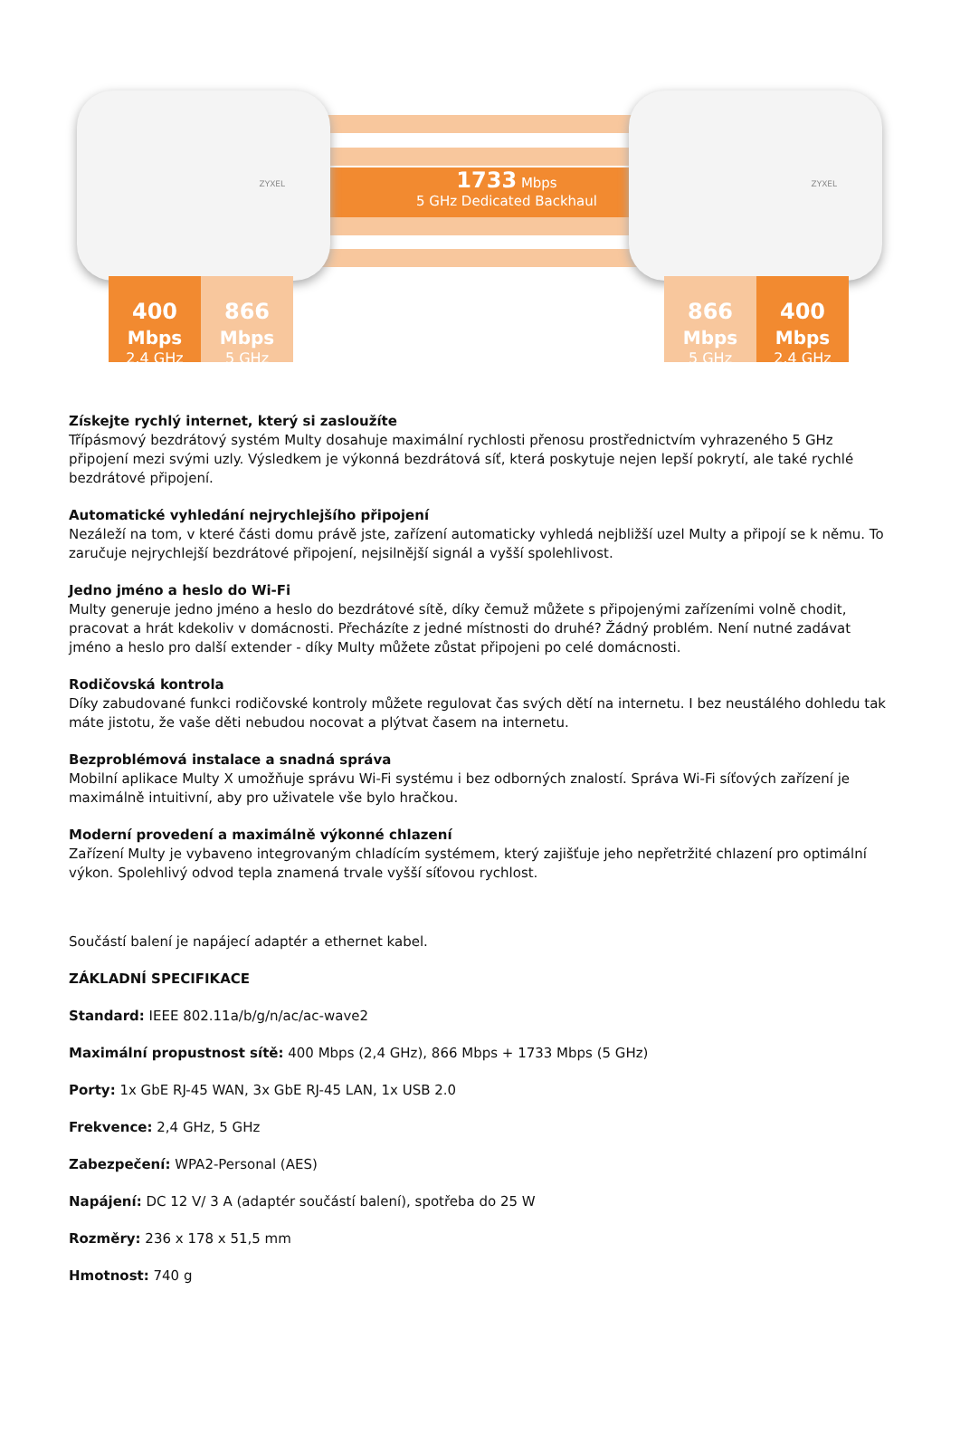1733 Mbps
5 GHz Dedicated Backhaul
ZYXEL ZYXEL
400 Mbps
2.4 GHz
866 Mbps
5 GHz
866 Mbps
5 GHz
400 Mbps
2.4 GHz
Získejte rychlý internet, který si zasloužíte
Třípásmový bezdrátový systém Multy dosahuje maximální rychlosti přenosu prostřednictvím vyhrazeného 5 GHz připojení mezi svými uzly. Výsledkem je výkonná bezdrátová síť, která poskytuje nejen lepší pokrytí, ale také rychlé bezdrátové připojení.
Automatické vyhledání nejrychlejšího připojení
Nezáleží na tom, v které části domu právě jste, zařízení automaticky vyhledá nejbližší uzel Multy a připojí se k němu. To zaručuje nejrychlejší bezdrátové připojení, nejsilnější signál a vyšší spolehlivost.
Jedno jméno a heslo do Wi-Fi
Multy generuje jedno jméno a heslo do bezdrátové sítě, díky čemuž můžete s připojenými zařízeními volně chodit, pracovat a hrát kdekoliv v domácnosti. Přecházíte z jedné místnosti do druhé? Žádný problém. Není nutné zadávat jméno a heslo pro další extender - díky Multy můžete zůstat připojeni po celé domácnosti.
Rodičovská kontrola
Díky zabudované funkci rodičovské kontroly můžete regulovat čas svých dětí na internetu. I bez neustálého dohledu tak máte jistotu, že vaše děti nebudou nocovat a plýtvat časem na internetu.
Bezproblémová instalace a snadná správa
Mobilní aplikace Multy X umožňuje správu Wi-Fi systému i bez odborných znalostí. Správa Wi-Fi síťových zařízení je maximálně intuitivní, aby pro uživatele vše bylo hračkou.
Moderní provedení a maximálně výkonné chlazení
Zařízení Multy je vybaveno integrovaným chladícím systémem, který zajišťuje jeho nepřetržité chlazení pro optimální výkon. Spolehlivý odvod tepla znamená trvale vyšší síťovou rychlost.
Součástí balení je napájecí adaptér a ethernet kabel.
ZÁKLADNÍ SPECIFIKACE
Standard: IEEE 802.11a/b/g/n/ac/ac-wave2
Maximální propustnost sítě: 400 Mbps (2,4 GHz), 866 Mbps + 1733 Mbps (5 GHz)
Porty: 1x GbE RJ-45 WAN, 3x GbE RJ-45 LAN, 1x USB 2.0
Frekvence: 2,4 GHz, 5 GHz
Zabezpečení: WPA2-Personal (AES)
Napájení: DC 12 V/ 3 A (adaptér součástí balení), spotřeba do 25 W
Rozměry: 236 x 178 x 51,5 mm
Hmotnost: 740 g